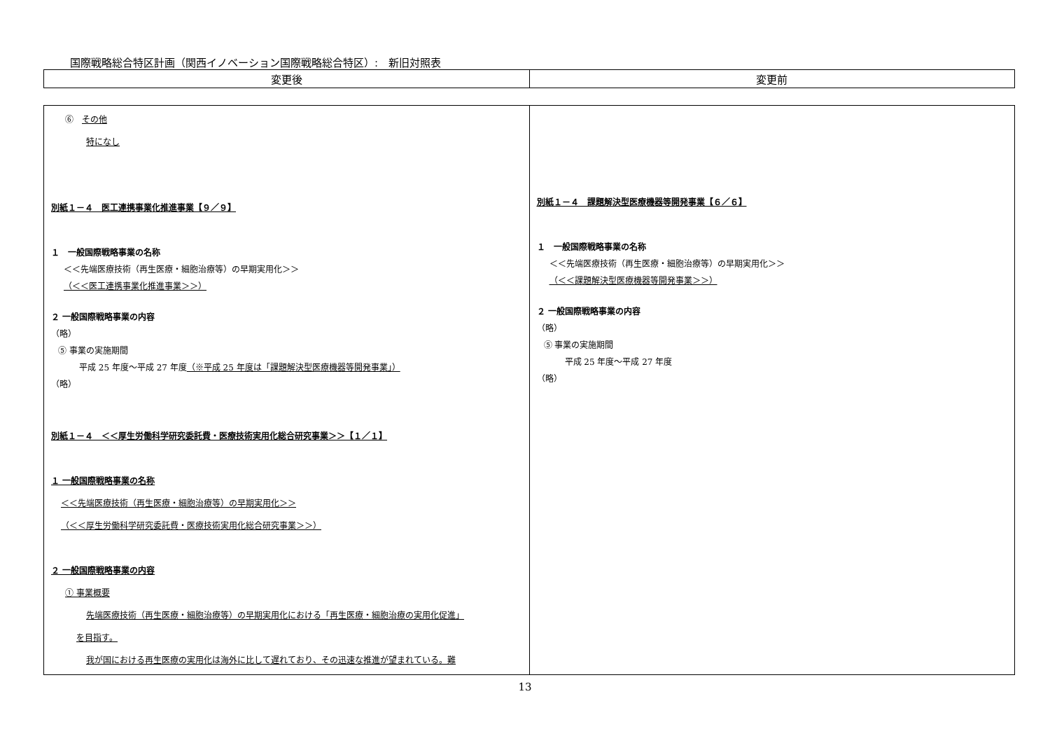国際戦略総合特区計画（関西イノベーション国際戦略総合特区）:　新旧対照表
| 変更後 | 変更前 |
| --- | --- |
| ⑥ その他 特になし 別紙１－４ 医工連携事業化推進事業【９／９】 １ 一般国際戦略事業の名称 ＜＜先端医療技術（再生医療・細胞治療等）の早期実用化＞＞ （＜＜医工連携事業化推進事業＞＞） ２ 一般国際戦略事業の内容 （略） ⑤ 事業の実施期間 平成 25 年度～平成 27 年度 （※平成 25 年度は「課題解決型医療機器等開発事業」） （略） 別紙１－４ ＜＜厚生労働科学研究委託費・医療技術実用化総合研究事業＞＞【１／１】 １ 一般国際戦略事業の名称 ＜＜先端医療技術（再生医療・細胞治療等）の早期実用化＞＞ （＜＜厚生労働科学研究委託費・医療技術実用化総合研究事業＞＞） ２ 一般国際戦略事業の内容 ① 事業概要 先端医療技術（再生医療・細胞治療等）の早期実用化における「再生医療・細胞治療の実用化促進」 を目指す。 我が国における再生医療の実用化は海外に比して遅れており、その迅速な推進が望まれている。難 | 別紙１－４ 課題解決型医療機器等開発事業【６／６】 １ 一般国際戦略事業の名称 ＜＜先端医療技術（再生医療・細胞治療等）の早期実用化＞＞ （＜＜課題解決型医療機器等開発事業＞＞） ２ 一般国際戦略事業の内容 （略） ⑤ 事業の実施期間 平成 25 年度～平成 27 年度 （略） |
13